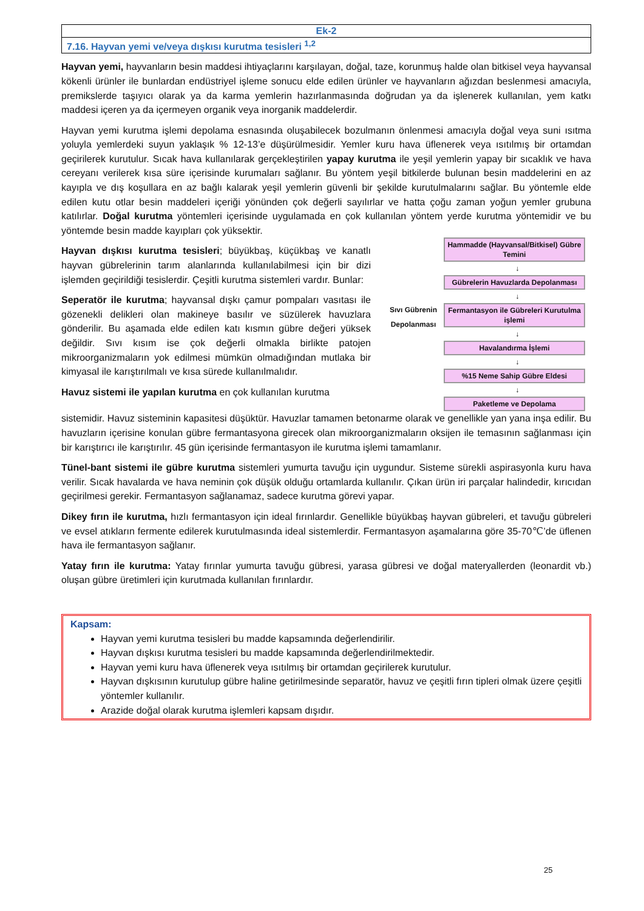| Ek-2 |
| 7.16. Hayvan yemi ve/veya dışkısı kurutma tesisleri <sup>1,2</sup> |
Hayvan yemi, hayvanların besin maddesi ihtiyaçlarını karşılayan, doğal, taze, korunmuş halde olan bitkisel veya hayvansal kökenli ürünler ile bunlardan endüstriyel işleme sonucu elde edilen ürünler ve hayvanların ağızdan beslenmesi amacıyla, premikslerde taşıyıcı olarak ya da karma yemlerin hazırlanmasında doğrudan ya da işlenerek kullanılan, yem katkı maddesi içeren ya da içermeyen organik veya inorganik maddelerdir.
Hayvan yemi kurutma işlemi depolama esnasında oluşabilecek bozulmanın önlenmesi amacıyla doğal veya suni ısıtma yoluyla yemlerdeki suyun yaklaşık % 12-13’e düşürülmesidir. Yemler kuru hava üflenerek veya ısıtılmış bir ortamdan geçirilerek kurutulur. Sıcak hava kullanılarak gerçekleştirilen yapay kurutma ile yeşil yemlerin yapay bir sıcaklık ve hava cereyanı verilerek kısa süre içerisinde kurumaları sağlanır. Bu yöntem yeşil bitkilerde bulunan besin maddelerini en az kayıpla ve dış koşullara en az bağlı kalarak yeşil yemlerin güvenli bir şekilde kurutulmalarını sağlar. Bu yöntemle elde edilen kutu otlar besin maddeleri içeriği yönünden çok değerli sayılırlar ve hatta çoğu zaman yoğun yemler grubuna katılırlar. Doğal kurutma yöntemleri içerisinde uygulamada en çok kullanılan yöntem yerde kurutma yöntemidir ve bu yöntemde besin madde kayıpları çok yüksektir.
Hayvan dışkısı kurutma tesisleri; büyükbaş, küçükbaş ve kanatlı hayvan gübrelerinin tarım alanlarında kullanılabilmesi için bir dizi işlemden geçirildiği tesislerdir. Çeşitli kurutma sistemleri vardır. Bunlar:
Seperatör ile kurutma; hayvansal dışkı çamur pompaları vasıtası ile gözenekli delikleri olan makineye basılır ve süzülerek havuzlara gönderilir. Bu aşamada elde edilen katı kısmın gübre değeri yüksek değildir. Sıvı kısım ise çok değerli olmakla birlikte patojen mikroorganizmaların yok edilmesi mümkün olmadığından mutlaka bir kimyasal ile karıştırılmalı ve kısa sürede kullanılmalıdır.
Havuz sistemi ile yapılan kurutma en çok kullanılan kurutma
Sıvı Gübrenin Depolanması
Hammadde (Hayvansal/Bitkisel) Gübre Temini
↓
Gübrelerin Havuzlarda Depolanması
↓
Fermantasyon ile Gübreleri Kurutulma işlemi
↓
Havalandırma İşlemi
↓
%15 Neme Sahip Gübre Eldesi
↓
Paketleme ve Depolama
sistemidir. Havuz sisteminin kapasitesi düşüktür. Havuzlar tamamen betonarme olarak ve genellikle yan yana inşa edilir. Bu havuzların içerisine konulan gübre fermantasyona girecek olan mikroorganizmaların oksijen ile temasının sağlanması için bir karıştırıcı ile karıştırılır. 45 gün içerisinde fermantasyon ile kurutma işlemi tamamlanır.
Tünel-bant sistemi ile gübre kurutma sistemleri yumurta tavuğu için uygundur. Sisteme sürekli aspirasyonla kuru hava verilir. Sıcak havalarda ve hava neminin çok düşük olduğu ortamlarda kullanılır. Çıkan ürün iri parçalar halindedir, kırıcıdan geçirilmesi gerekir. Fermantasyon sağlanamaz, sadece kurutma görevi yapar.
Dikey fırın ile kurutma, hızlı fermantasyon için ideal fırınlardır. Genellikle büyükbaş hayvan gübreleri, et tavuğu gübreleri ve evsel atıkların fermente edilerek kurutulmasında ideal sistemlerdir. Fermantasyon aşamalarına göre 35-70℃’de üflenen hava ile fermantasyon sağlanır.
Yatay fırın ile kurutma: Yatay fırınlar yumurta tavuğu gübresi, yarasa gübresi ve doğal materyallerden (leonardit vb.) oluşan gübre üretimleri için kurutmada kullanılan fırınlardır.
Kapsam:
Hayvan yemi kurutma tesisleri bu madde kapsamında değerlendirilir.
Hayvan dışkısı kurutma tesisleri bu madde kapsamında değerlendirilmektedir.
Hayvan yemi kuru hava üflenerek veya ısıtılmış bir ortamdan geçirilerek kurutulur.
Hayvan dışkısının kurutulup gübre haline getirilmesinde separatör, havuz ve çeşitli fırın tipleri olmak üzere çeşitli yöntemler kullanılır.
Arazide doğal olarak kurutma işlemleri kapsam dışıdır.
25